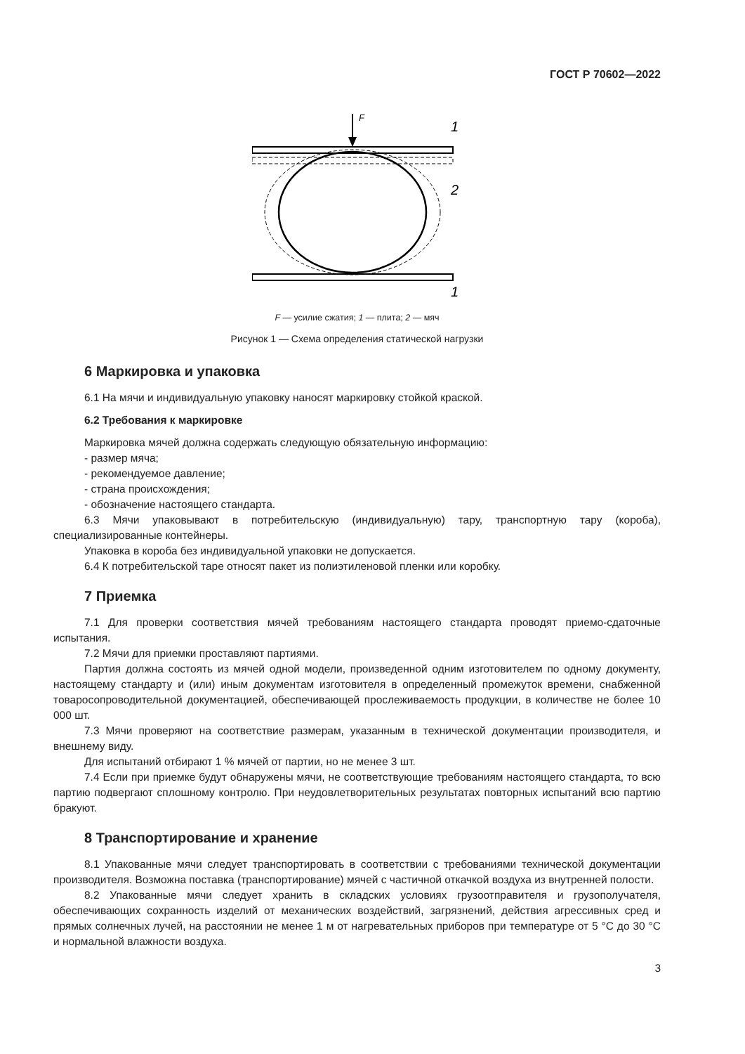ГОСТ Р 70602—2022
F
1
2
1
F — усилие сжатия; 1 — плита; 2 — мяч
Рисунок 1 — Схема определения статической нагрузки
6 Маркировка и упаковка
6.1 На мячи и индивидуальную упаковку наносят маркировку стойкой краской.
6.2 Требования к маркировке
Маркировка мячей должна содержать следующую обязательную информацию:
- размер мяча;
- рекомендуемое давление;
- страна происхождения;
- обозначение настоящего стандарта.
6.3 Мячи упаковывают в потребительскую (индивидуальную) тару, транспортную тару (короба), специализированные контейнеры.
Упаковка в короба без индивидуальной упаковки не допускается.
6.4 К потребительской таре относят пакет из полиэтиленовой пленки или коробку.
7 Приемка
7.1 Для проверки соответствия мячей требованиям настоящего стандарта проводят приемо-сдаточные испытания.
7.2 Мячи для приемки проставляют партиями.
Партия должна состоять из мячей одной модели, произведенной одним изготовителем по одному документу, настоящему стандарту и (или) иным документам изготовителя в определенный промежуток времени, снабженной товаросопроводительной документацией, обеспечивающей прослеживаемость продукции, в количестве не более 10 000 шт.
7.3 Мячи проверяют на соответствие размерам, указанным в технической документации производителя, и внешнему виду.
Для испытаний отбирают 1 % мячей от партии, но не менее 3 шт.
7.4 Если при приемке будут обнаружены мячи, не соответствующие требованиям настоящего стандарта, то всю партию подвергают сплошному контролю. При неудовлетворительных результатах повторных испытаний всю партию бракуют.
8 Транспортирование и хранение
8.1 Упакованные мячи следует транспортировать в соответствии с требованиями технической документации производителя. Возможна поставка (транспортирование) мячей с частичной откачкой воздуха из внутренней полости.
8.2 Упакованные мячи следует хранить в складских условиях грузоотправителя и грузополучателя, обеспечивающих сохранность изделий от механических воздействий, загрязнений, действия агрессивных сред и прямых солнечных лучей, на расстоянии не менее 1 м от нагревательных приборов при температуре от 5 °С до 30 °С и нормальной влажности воздуха.
3